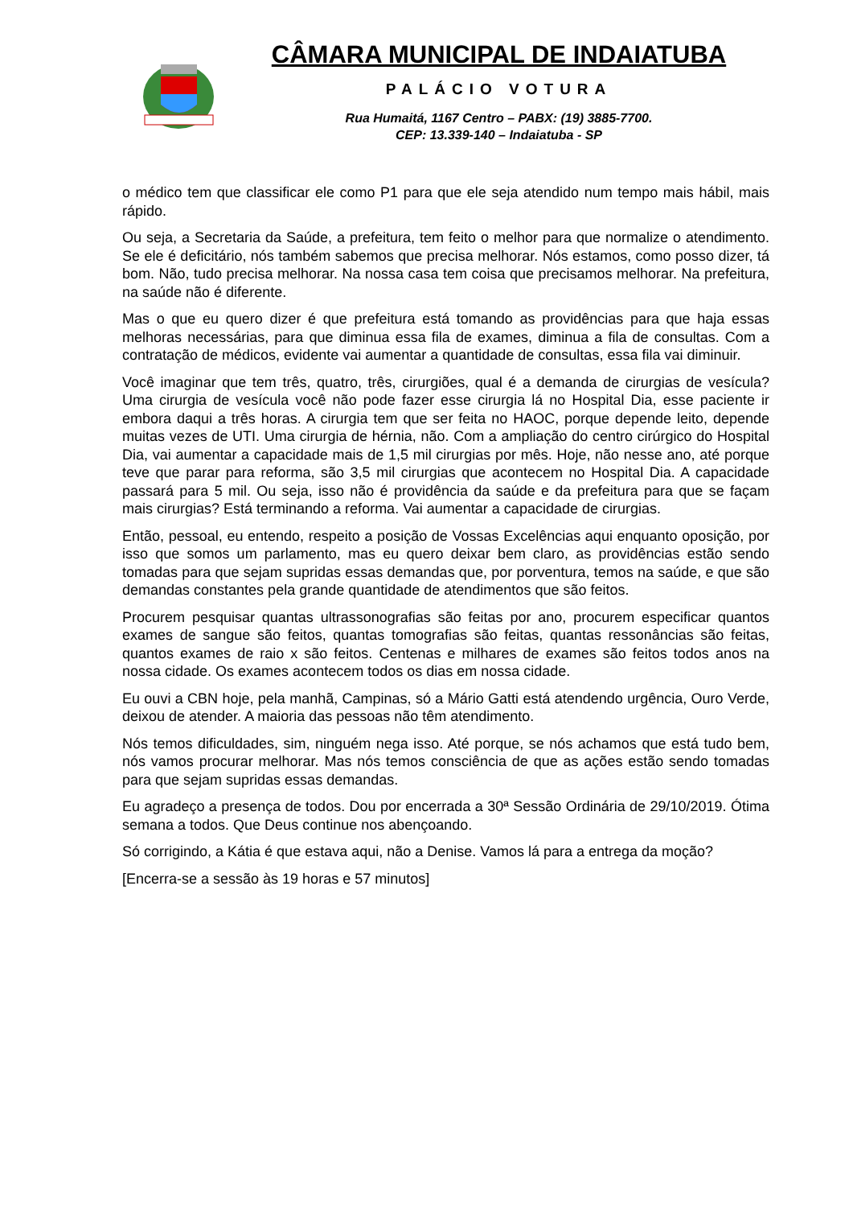CÂMARA MUNICIPAL DE INDAIATUBA
PALÁCIO VOTURA
Rua Humaitá, 1167 Centro – PABX: (19) 3885-7700.
CEP: 13.339-140 – Indaiatuba - SP
o médico tem que classificar ele como P1 para que ele seja atendido num tempo mais hábil, mais rápido.
Ou seja, a Secretaria da Saúde, a prefeitura, tem feito o melhor para que normalize o atendimento. Se ele é deficitário, nós também sabemos que precisa melhorar. Nós estamos, como posso dizer, tá bom. Não, tudo precisa melhorar. Na nossa casa tem coisa que precisamos melhorar. Na prefeitura, na saúde não é diferente.
Mas o que eu quero dizer é que prefeitura está tomando as providências para que haja essas melhoras necessárias, para que diminua essa fila de exames, diminua a fila de consultas. Com a contratação de médicos, evidente vai aumentar a quantidade de consultas, essa fila vai diminuir.
Você imaginar que tem três, quatro, três, cirurgiões, qual é a demanda de cirurgias de vesícula? Uma cirurgia de vesícula você não pode fazer esse cirurgia lá no Hospital Dia, esse paciente ir embora daqui a três horas. A cirurgia tem que ser feita no HAOC, porque depende leito, depende muitas vezes de UTI. Uma cirurgia de hérnia, não. Com a ampliação do centro cirúrgico do Hospital Dia, vai aumentar a capacidade mais de 1,5 mil cirurgias por mês. Hoje, não nesse ano, até porque teve que parar para reforma, são 3,5 mil cirurgias que acontecem no Hospital Dia. A capacidade passará para 5 mil. Ou seja, isso não é providência da saúde e da prefeitura para que se façam mais cirurgias? Está terminando a reforma. Vai aumentar a capacidade de cirurgias.
Então, pessoal, eu entendo, respeito a posição de Vossas Excelências aqui enquanto oposição, por isso que somos um parlamento, mas eu quero deixar bem claro, as providências estão sendo tomadas para que sejam supridas essas demandas que, por porventura, temos na saúde, e que são demandas constantes pela grande quantidade de atendimentos que são feitos.
Procurem pesquisar quantas ultrassonografias são feitas por ano, procurem especificar quantos exames de sangue são feitos, quantas tomografias são feitas, quantas ressonâncias são feitas, quantos exames de raio x são feitos. Centenas e milhares de exames são feitos todos anos na nossa cidade. Os exames acontecem todos os dias em nossa cidade.
Eu ouvi a CBN hoje, pela manhã, Campinas, só a Mário Gatti está atendendo urgência, Ouro Verde, deixou de atender. A maioria das pessoas não têm atendimento.
Nós temos dificuldades, sim, ninguém nega isso. Até porque, se nós achamos que está tudo bem, nós vamos procurar melhorar. Mas nós temos consciência de que as ações estão sendo tomadas para que sejam supridas essas demandas.
Eu agradeço a presença de todos. Dou por encerrada a 30ª Sessão Ordinária de 29/10/2019. Ótima semana a todos. Que Deus continue nos abençoando.
Só corrigindo, a Kátia é que estava aqui, não a Denise. Vamos lá para a entrega da moção?
[Encerra-se a sessão às 19 horas e 57 minutos]